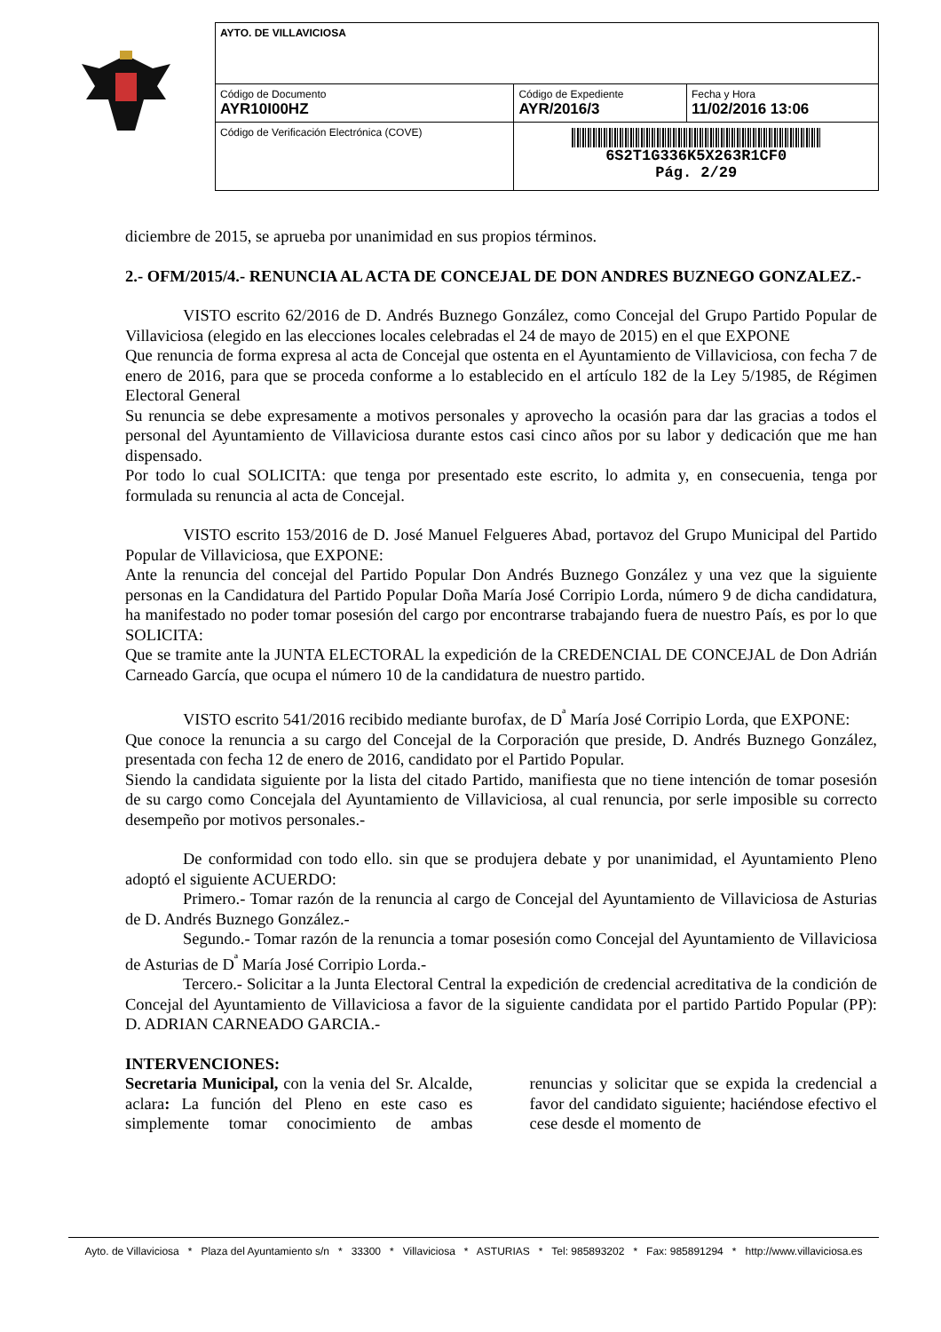| AYTO. DE VILLAVICIOSA | | |
| Código de Documento AYR10I00HZ | Código de Expediente AYR/2016/3 | Fecha y Hora 11/02/2016 13:06 |
| Código de Verificación Electrónica (COVE) | 6S2T1G336K5X263R1CF0 Pág. 2/29 | |
diciembre de 2015, se aprueba por unanimidad en sus propios términos.
2.- OFM/2015/4.- RENUNCIA AL ACTA DE CONCEJAL DE DON ANDRES BUZNEGO GONZALEZ.-
VISTO escrito 62/2016 de D. Andrés Buznego González, como Concejal del Grupo Partido Popular de Villaviciosa (elegido en las elecciones locales celebradas el 24 de mayo de 2015) en el que EXPONE
Que renuncia de forma expresa al acta de Concejal que ostenta en el Ayuntamiento de Villaviciosa, con fecha 7 de enero de 2016, para que se proceda conforme a lo establecido en el artículo 182 de la Ley 5/1985, de Régimen Electoral General
Su renuncia se debe expresamente a motivos personales y aprovecho la ocasión para dar las gracias a todos el personal del Ayuntamiento de Villaviciosa durante estos casi cinco años por su labor y dedicación que me han dispensado.
Por todo lo cual SOLICITA: que tenga por presentado este escrito, lo admita y, en consecuenia, tenga por formulada su renuncia al acta de Concejal.
VISTO escrito 153/2016 de D. José Manuel Felgueres Abad, portavoz del Grupo Municipal del Partido Popular de Villaviciosa, que EXPONE:
Ante la renuncia del concejal del Partido Popular Don Andrés Buznego González y una vez que la siguiente personas en la Candidatura del Partido Popular Doña María José Corripio Lorda, número 9 de dicha candidatura, ha manifestado no poder tomar posesión del cargo por encontrarse trabajando fuera de nuestro País, es por lo que SOLICITA:
Que se tramite ante la JUNTA ELECTORAL la expedición de la CREDENCIAL DE CONCEJAL de Don Adrián Carneado García, que ocupa el número 10 de la candidatura de nuestro partido.
VISTO escrito 541/2016 recibido mediante burofax, de D<sup>ª</sup> María José Corripio Lorda, que EXPONE:
Que conoce la renuncia a su cargo del Concejal de la Corporación que preside, D. Andrés Buznego González, presentada con fecha 12 de enero de 2016, candidato por el Partido Popular.
Siendo la candidata siguiente por la lista del citado Partido, manifiesta que no tiene intención de tomar posesión de su cargo como Concejala del Ayuntamiento de Villaviciosa, al cual renuncia, por serle imposible su correcto desempeño por motivos personales.-
De conformidad con todo ello. sin que se produjera debate y por unanimidad, el Ayuntamiento Pleno adoptó el siguiente ACUERDO:
Primero.- Tomar razón de la renuncia al cargo de Concejal del Ayuntamiento de Villaviciosa de Asturias de D. Andrés Buznego González.-
Segundo.- Tomar razón de la renuncia a tomar posesión como Concejal del Ayuntamiento de Villaviciosa de Asturias de D<sup>ª</sup> María José Corripio Lorda.-
Tercero.- Solicitar a la Junta Electoral Central la expedición de credencial acreditativa de la condición de Concejal del Ayuntamiento de Villaviciosa a favor de la siguiente candidata por el partido Partido Popular (PP): D. ADRIAN CARNEADO GARCIA.-
INTERVENCIONES:
Secretaria Municipal, con la venia del Sr. Alcalde, aclara: La función del Pleno en este caso es simplemente tomar conocimiento de ambas renuncias y solicitar que se expida la credencial a favor del candidato siguiente; haciéndose efectivo el cese desde el momento de
Ayto. de Villaviciosa * Plaza del Ayuntamiento s/n * 33300 * Villaviciosa * ASTURIAS * Tel: 985893202 * Fax: 985891294 * http://www.villaviciosa.es